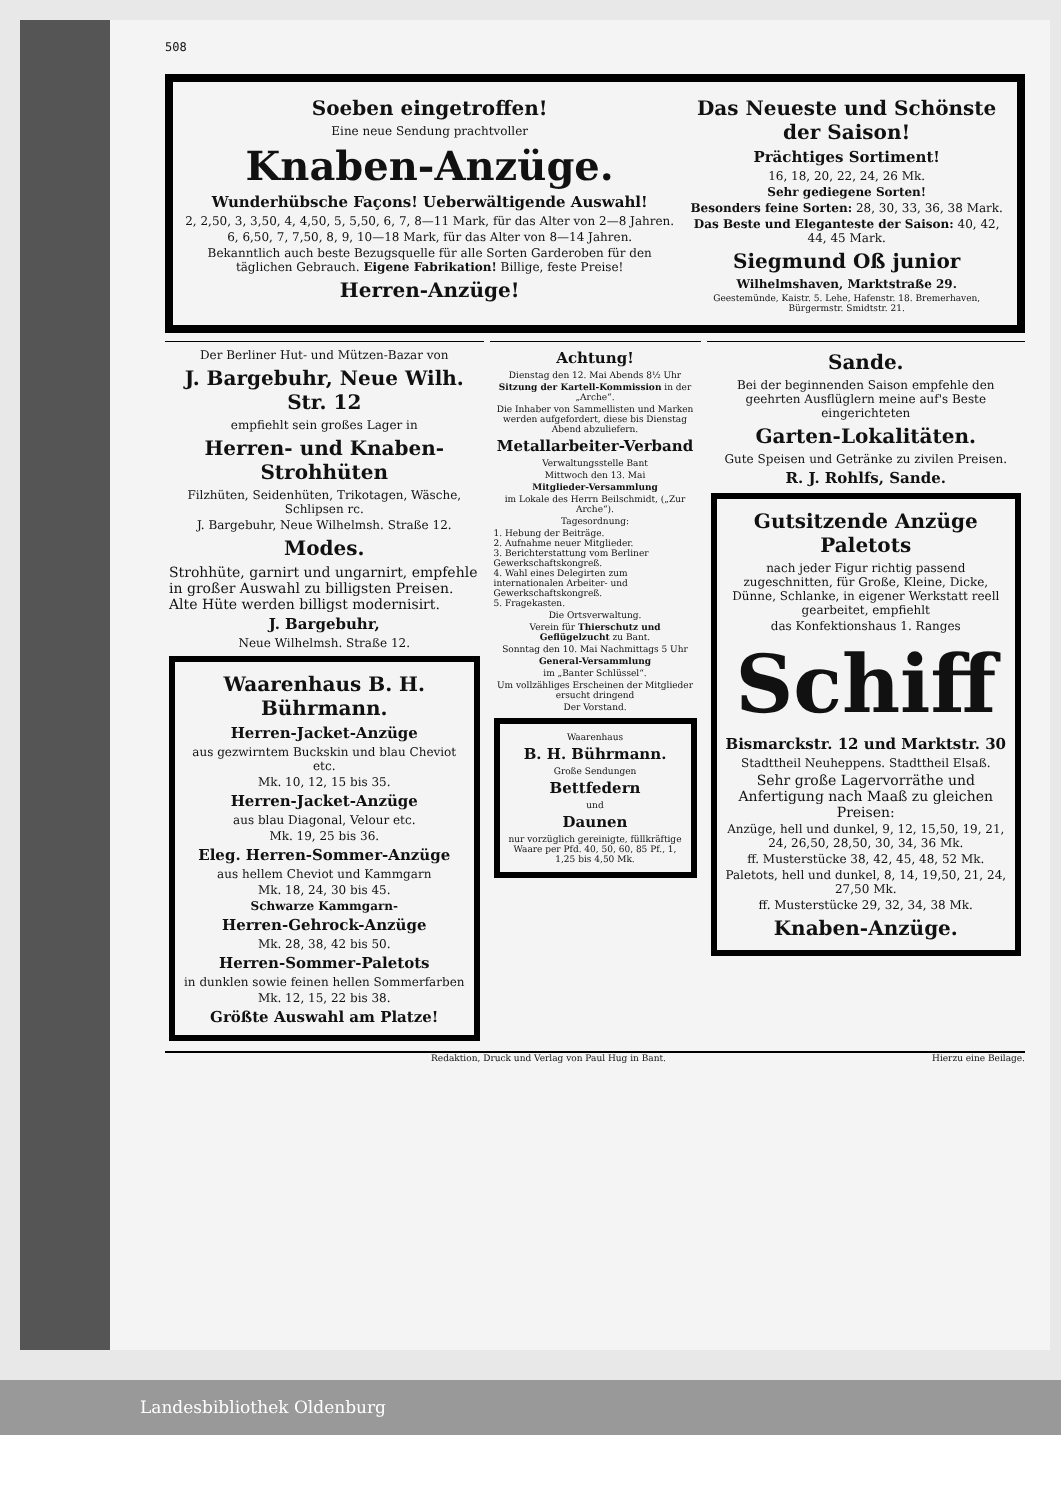508
Soeben eingetroffen!
Eine neue Sendung prachtvoller
Knaben-Anzüge.
Wunderhübsche Façons! Ueberwältigende Auswahl!
2, 2,50, 3, 3,50, 4, 4,50, 5, 5,50, 6, 7, 8—11 Mark, für das Alter von 2—8 Jahren.
6, 6,50, 7, 7,50, 8, 9, 10—18 Mark, für das Alter von 8—14 Jahren.
Bekanntlich auch beste Bezugsquelle für alle Sorten Garderoben für den täglichen Gebrauch. Eigene Fabrikation! Billige, feste Preise!
Herren-Anzüge!
Das Neueste und Schönste der Saison!
Prächtiges Sortiment!
16, 18, 20, 22, 24, 26 Mk.
Sehr gediegene Sorten!
Besonders feine Sorten: 28, 30, 33, 36, 38 Mark.
Das Beste und Eleganteste der Saison: 40, 42, 44, 45 Mark.
Siegmund Oß junior
Wilhelmshaven, Marktstraße 29.
Geestemünde, Kaistr. 5. Lehe, Hafenstr. 18. Bremerhaven, Bürgermstr. Smidtstr. 21.
Der Berliner Hut- und Mützen-Bazar von
J. Bargebuhr, Neue Wilh. Str. 12
empfiehlt sein großes Lager in
Herren- und Knaben-Strohhüten
Filzhüten, Seidenhüten, Trikotagen, Wäsche, Schlipsen rc.
J. Bargebuhr, Neue Wilhelmsh. Straße 12.
Modes.
Strohhüte, garnirt und ungarnirt, empfehle in großer Auswahl zu billigsten Preisen. Alte Hüte werden billigst modernisirt.
J. Bargebuhr,
Neue Wilhelmsh. Straße 12.
Waarenhaus B. H. Bührmann.
Herren-Jacket-Anzüge
aus gezwirntem Buckskin und blau Cheviot etc.
Mk. 10, 12, 15 bis 35.
Herren-Jacket-Anzüge
aus blau Diagonal, Velour etc.
Mk. 19, 25 bis 36.
Eleg. Herren-Sommer-Anzüge
aus hellem Cheviot und Kammgarn
Mk. 18, 24, 30 bis 45.
Schwarze Kammgarn-
Herren-Gehrock-Anzüge
Mk. 28, 38, 42 bis 50.
Herren-Sommer-Paletots
in dunklen sowie feinen hellen Sommerfarben
Mk. 12, 15, 22 bis 38.
Größte Auswahl am Platze!
Achtung!
Dienstag den 12. Mai Abends 8½ Uhr
Sitzung der Kartell-Kommission in der „Arche“.
Die Inhaber von Sammellisten und Marken werden aufgefordert, diese bis Dienstag Abend abzuliefern.
Metallarbeiter-Verband
Verwaltungsstelle Bant
Mittwoch den 13. Mai
Mitglieder-Versammlung
im Lokale des Herrn Beilschmidt, („Zur Arche“).
Tagesordnung:
1. Hebung der Beiträge.
2. Aufnahme neuer Mitglieder.
3. Berichterstattung vom Berliner Gewerkschaftskongreß.
4. Wahl eines Delegirten zum internationalen Arbeiter- und Gewerkschaftskongreß.
5. Fragekasten.
Die Ortsverwaltung.
Verein für Thierschutz und Geflügelzucht zu Bant.
Sonntag den 10. Mai Nachmittags 5 Uhr
General-Versammlung
im „Banter Schlüssel“.
Um vollzähliges Erscheinen der Mitglieder ersucht dringend
Der Vorstand.
Waarenhaus
B. H. Bührmann.
Große Sendungen
Bettfedern
und
Daunen
nur vorzüglich gereinigte, füllkräftige Waare per Pfd. 40, 50, 60, 85 Pf., 1, 1,25 bis 4,50 Mk.
Sande.
Bei der beginnenden Saison empfehle den geehrten Ausflüglern meine auf's Beste eingerichteten
Garten-Lokalitäten.
Gute Speisen und Getränke zu zivilen Preisen.
R. J. Rohlfs, Sande.
Gutsitzende Anzüge Paletots
nach jeder Figur richtig passend zugeschnitten, für Große, Kleine, Dicke, Dünne, Schlanke, in eigener Werkstatt reell gearbeitet, empfiehlt
das Konfektionshaus 1. Ranges
Schiff
Bismarckstr. 12 und Marktstr. 30
Stadttheil Neuheppens. Stadttheil Elsaß.
Sehr große Lagervorräthe und Anfertigung nach Maaß zu gleichen Preisen:
Anzüge, hell und dunkel, 9, 12, 15,50, 19, 21, 24, 26,50, 28,50, 30, 34, 36 Mk.
ff. Musterstücke 38, 42, 45, 48, 52 Mk.
Paletots, hell und dunkel, 8, 14, 19,50, 21, 24, 27,50 Mk.
ff. Musterstücke 29, 32, 34, 38 Mk.
Knaben-Anzüge.
Redaktion, Druck und Verlag von Paul Hug in Bant. Hierzu eine Beilage.
Landesbibliothek Oldenburg